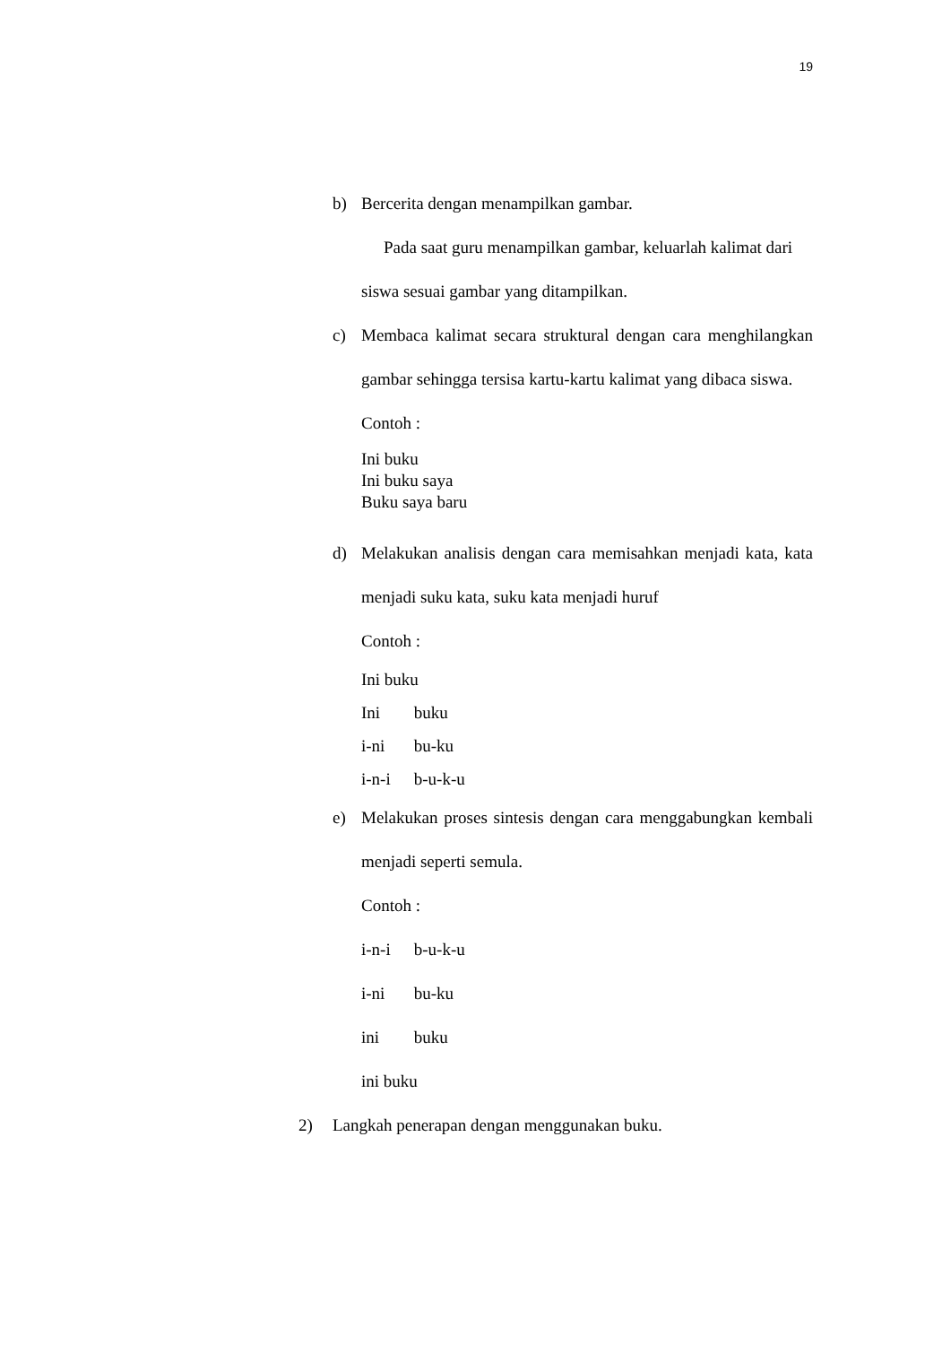19
b) Bercerita dengan menampilkan gambar.
Pada saat guru menampilkan gambar, keluarlah kalimat dari siswa sesuai gambar yang ditampilkan.
c) Membaca kalimat secara struktural dengan cara menghilangkan gambar sehingga tersisa kartu-kartu kalimat yang dibaca siswa.
Contoh :
Ini buku
Ini buku saya
Buku saya baru
d) Melakukan analisis dengan cara memisahkan menjadi kata, kata menjadi suku kata, suku kata menjadi huruf
Contoh :
Ini buku
Ini buku
i-ni bu-ku
i-n-i b-u-k-u
e) Melakukan proses sintesis dengan cara menggabungkan kembali menjadi seperti semula.
Contoh :
i-n-i b-u-k-u
i-ni bu-ku
ini buku
ini buku
2) Langkah penerapan dengan menggunakan buku.